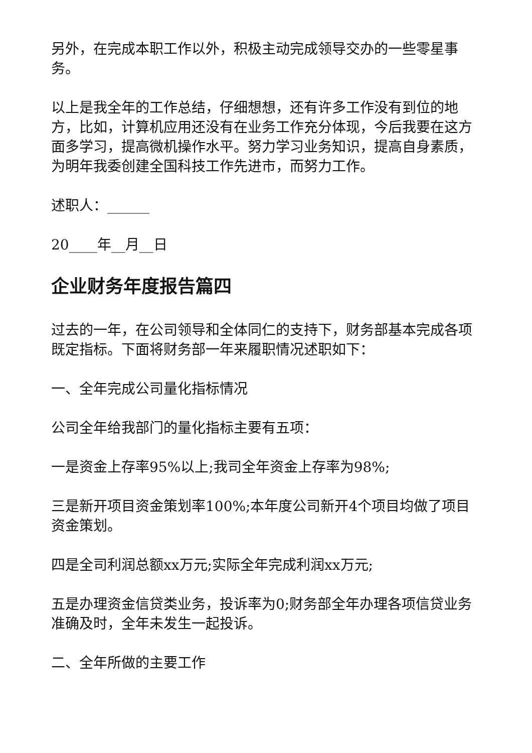另外，在完成本职工作以外，积极主动完成领导交办的一些零星事务。
以上是我全年的工作总结，仔细想想，还有许多工作没有到位的地方，比如，计算机应用还没有在业务工作充分体现，今后我要在这方面多学习，提高微机操作水平。努力学习业务知识，提高自身素质，为明年我委创建全国科技工作先进市，而努力工作。
述职人：______
20____年__月__日
企业财务年度报告篇四
过去的一年，在公司领导和全体同仁的支持下，财务部基本完成各项既定指标。下面将财务部一年来履职情况述职如下：
一、全年完成公司量化指标情况
公司全年给我部门的量化指标主要有五项：
一是资金上存率95%以上;我司全年资金上存率为98%;
三是新开项目资金策划率100%;本年度公司新开4个项目均做了项目资金策划。
四是全司利润总额xx万元;实际全年完成利润xx万元;
五是办理资金信贷类业务，投诉率为0;财务部全年办理各项信贷业务准确及时，全年未发生一起投诉。
二、全年所做的主要工作